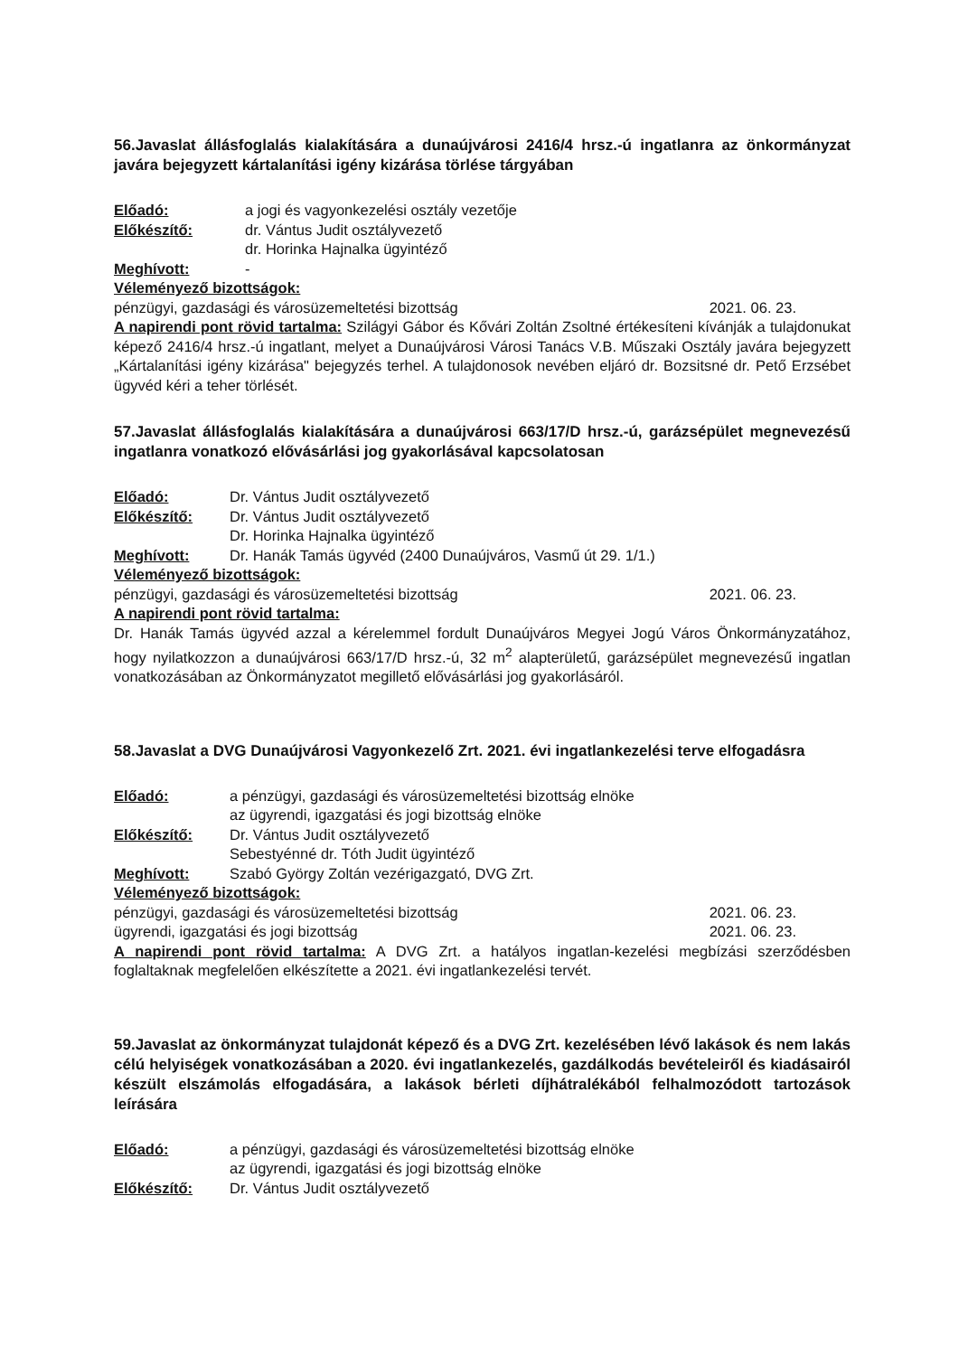56.Javaslat állásfoglalás kialakítására a dunaújvárosi 2416/4 hrsz.-ú ingatlanra az önkormányzat javára bejegyzett kártalanítási igény kizárása törlése tárgyában
Előadó: a jogi és vagyonkezelési osztály vezetője
Előkészítő: dr. Vántus Judit osztályvezető
dr. Horinka Hajnalka ügyintéző
Meghívott: -
Véleményező bizottságok:
pénzügyi, gazdasági és városüzemeltetési bizottság 2021. 06. 23.
A napirendi pont rövid tartalma: Szilágyi Gábor és Kővári Zoltán Zsoltné értékesíteni kívánják a tulajdonukat képező 2416/4 hrsz.-ú ingatlant, melyet a Dunaújvárosi Városi Tanács V.B. Műszaki Osztály javára bejegyzett „Kártalanítási igény kizárása" bejegyzés terhel. A tulajdonosok nevében eljáró dr. Bozsitsné dr. Pető Erzsébet ügyvéd kéri a teher törlését.
57.Javaslat állásfoglalás kialakítására a dunaújvárosi 663/17/D hrsz.-ú, garázsépület megnevezésű ingatlanra vonatkozó elővásárlási jog gyakorlásával kapcsolatosan
Előadó: Dr. Vántus Judit osztályvezető
Előkészítő: Dr. Vántus Judit osztályvezető
Dr. Horinka Hajnalka ügyintéző
Meghívott: Dr. Hanák Tamás ügyvéd (2400 Dunaújváros, Vasmű út 29. 1/1.)
Véleményező bizottságok:
pénzügyi, gazdasági és városüzemeltetési bizottság 2021. 06. 23.
A napirendi pont rövid tartalma:
Dr. Hanák Tamás ügyvéd azzal a kérelemmel fordult Dunaújváros Megyei Jogú Város Önkormányzatához, hogy nyilatkozzon a dunaújvárosi 663/17/D hrsz.-ú, 32 m<sup>2</sup> alapterületű, garázsépület megnevezésű ingatlan vonatkozásában az Önkormányzatot megillető elővásárlási jog gyakorlásáról.
58.Javaslat a DVG Dunaújvárosi Vagyonkezelő Zrt. 2021. évi ingatlankezelési terve elfogadásra
Előadó: a pénzügyi, gazdasági és városüzemeltetési bizottság elnöke
az ügyrendi, igazgatási és jogi bizottság elnöke
Előkészítő: Dr. Vántus Judit osztályvezető
Sebestyénné dr. Tóth Judit ügyintéző
Meghívott: Szabó György Zoltán vezérigazgató, DVG Zrt.
Véleményező bizottságok:
pénzügyi, gazdasági és városüzemeltetési bizottság 2021. 06. 23.
ügyrendi, igazgatási és jogi bizottság 2021. 06. 23.
A napirendi pont rövid tartalma: A DVG Zrt. a hatályos ingatlan-kezelési megbízási szerződésben foglaltaknak megfelelően elkészítette a 2021. évi ingatlankezelési tervét.
59.Javaslat az önkormányzat tulajdonát képező és a DVG Zrt. kezelésében lévő lakások és nem lakás célú helyiségek vonatkozásában a 2020. évi ingatlankezelés, gazdálkodás bevételeiről és kiadásairól készült elszámolás elfogadására, a lakások bérleti díjhátralékából felhalmozódott tartozások leírására
Előadó: a pénzügyi, gazdasági és városüzemeltetési bizottság elnöke
az ügyrendi, igazgatási és jogi bizottság elnöke
Előkészítő: Dr. Vántus Judit osztályvezető